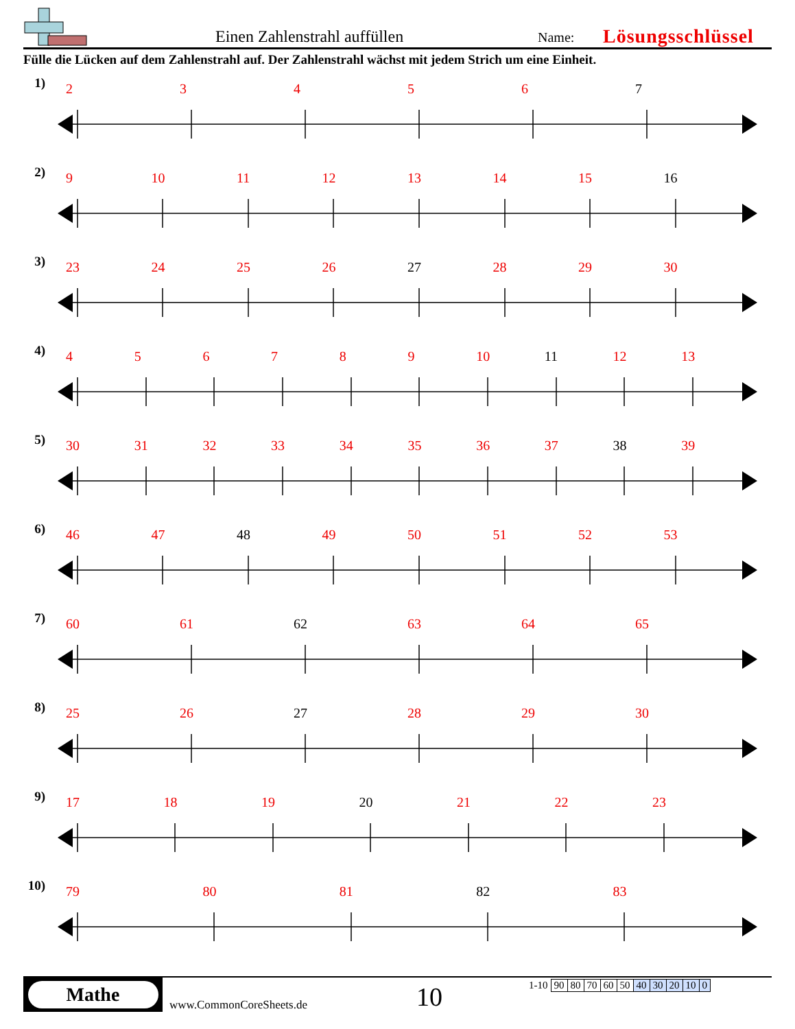Einen Zahlenstrahl auffüllen
Name:
Lösungsschlüssel
Fülle die Lücken auf dem Zahlenstrahl auf. Der Zahlenstrahl wächst mit jedem Strich um eine Einheit.
1)
23456 7
2)
9 10 11 12 13 14 15 16
3)
23 24 25 26 27 28 29 30
4)
456789 10 11 12 13
5)
30 31 32 33 34 35 36 37 38 39
6)
46 47 48 49 50 51 52 53
7)
60 61 62 63 64 65
8)
25 26 27 28 29 30
9)
17 18 19 20 21 22 23
10)
79 80 81 82 83
Mathe
www.CommonCoreSheets.de
10
| 1-10 | 90 | 80 | 70 | 60 | 50 | 40 | 30 | 20 | 10 | 0 |